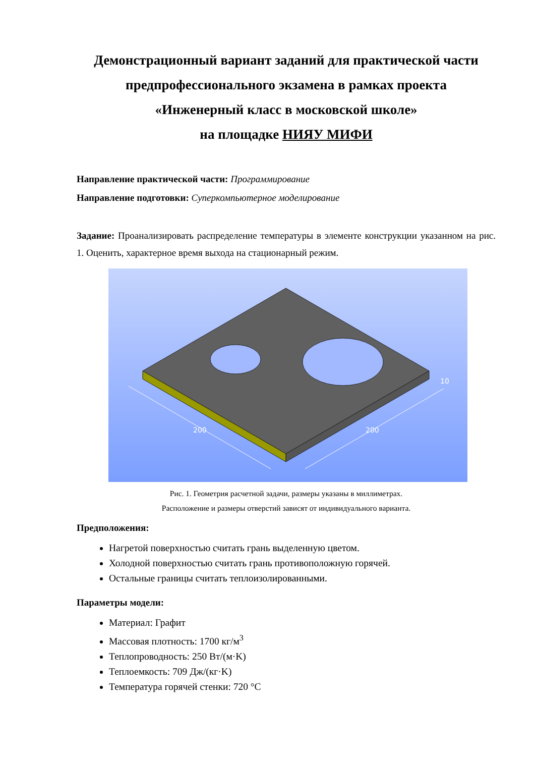Демонстрационный вариант заданий для практической части
предпрофессионального экзамена в рамках проекта
«Инженерный класс в московской школе»
на площадке НИЯУ МИФИ
Направление практической части: Программирование
Направление подготовки: Суперкомпьютерное моделирование
Задание: Проанализировать распределение температуры в элементе конструкции указанном на рис. 1. Оценить, характерное время выхода на стационарный режим.
200
200
10
Рис. 1. Геометрия расчетной задачи, размеры указаны в миллиметрах.
Расположение и размеры отверстий зависят от индивидуального варианта.
Предположения:
Нагретой поверхностью считать грань выделенную цветом.
Холодной поверхностью считать грань противоположную горячей.
Остальные границы считать теплоизолированными.
Параметры модели:
Материал: Графит
Массовая плотность: 1700 кг/м<sup>3</sup>
Теплопроводность: 250 Вт/(м·K)
Теплоемкость: 709 Дж/(кг·K)
Температура горячей стенки: 720 °C